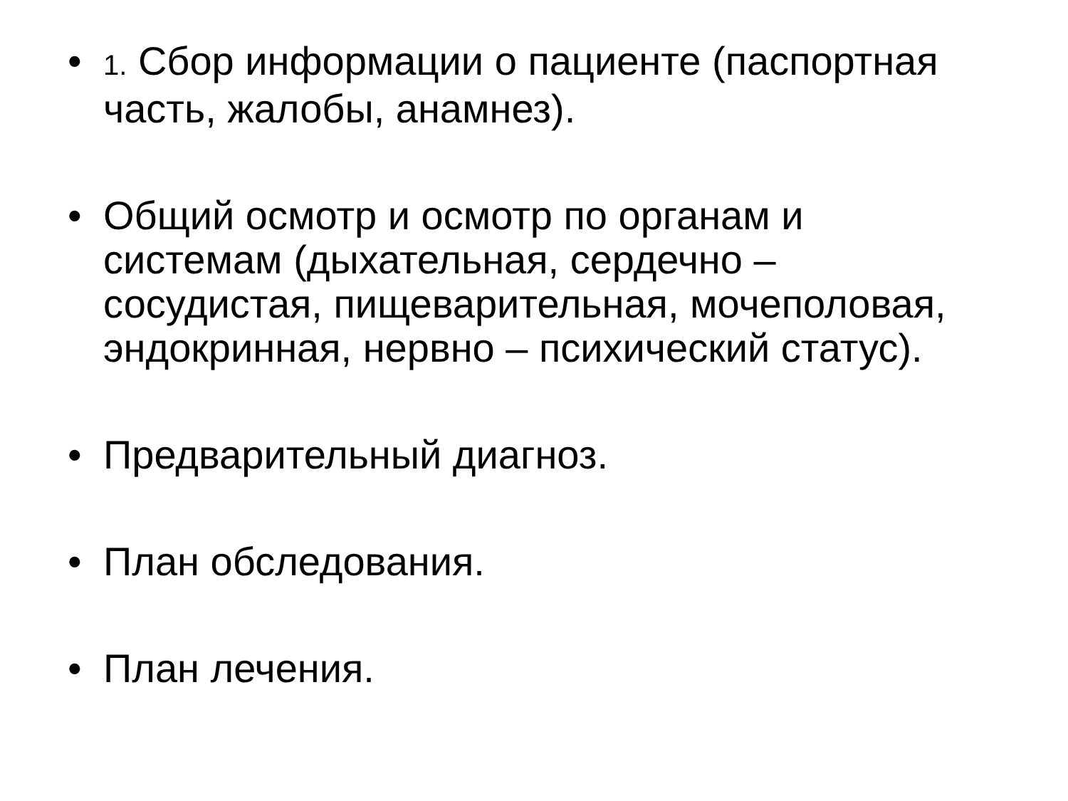• 1. Сбор информации о пациенте (паспортная часть, жалобы, анамнез).
• Общий осмотр и осмотр по органам и системам (дыхательная, сердечно – сосудистая, пищеварительная, мочеполовая, эндокринная, нервно – психический статус).
• Предварительный диагноз.
• План обследования.
• План лечения.